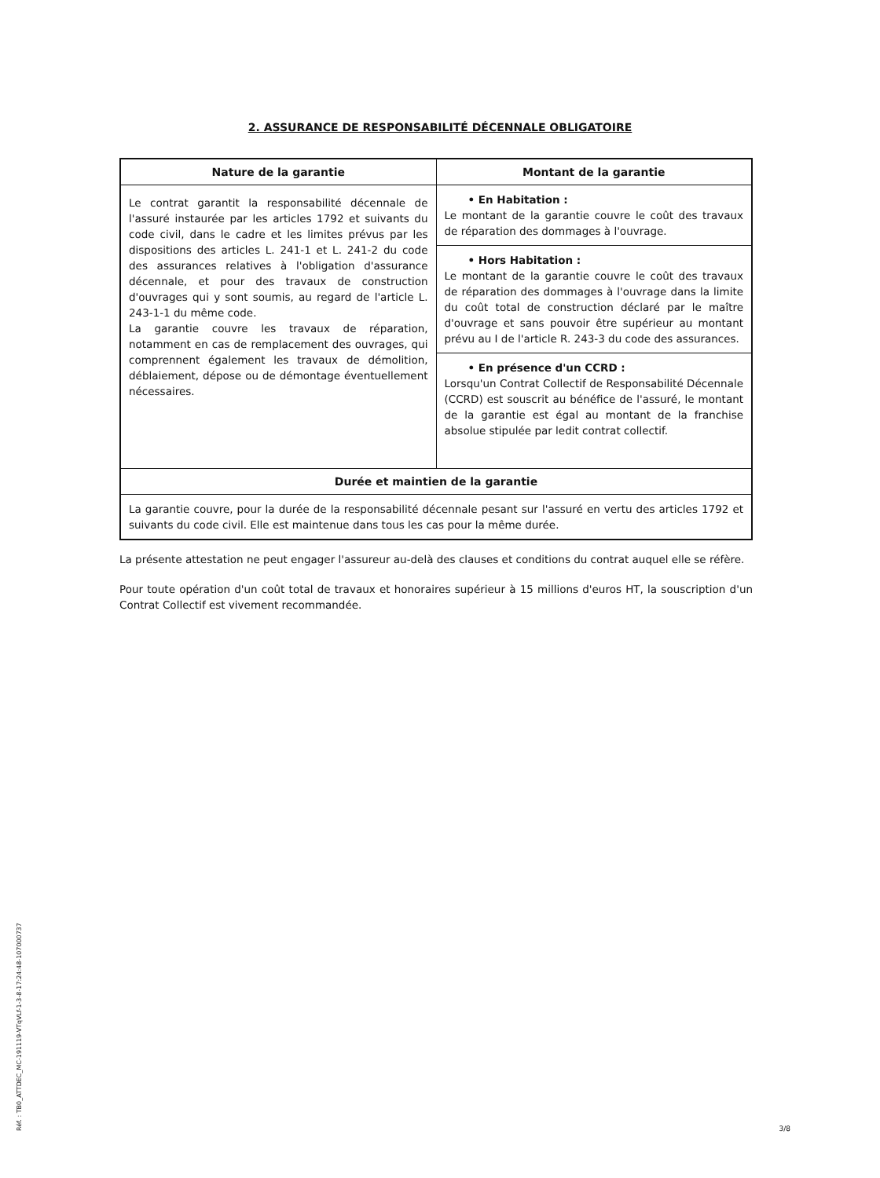2. ASSURANCE DE RESPONSABILITÉ DÉCENNALE OBLIGATOIRE
| Nature de la garantie | Montant de la garantie |
| --- | --- |
| Le contrat garantit la responsabilité décennale de l'assuré instaurée par les articles 1792 et suivants du code civil, dans le cadre et les limites prévus par les dispositions des articles L. 241-1 et L. 241-2 du code des assurances relatives à l'obligation d'assurance décennale, et pour des travaux de construction d'ouvrages qui y sont soumis, au regard de l'article L. 243-1-1 du même code. La garantie couvre les travaux de réparation, notamment en cas de remplacement des ouvrages, qui comprennent également les travaux de démolition, déblaiement, dépose ou de démontage éventuellement nécessaires. | • En Habitation : Le montant de la garantie couvre le coût des travaux de réparation des dommages à l'ouvrage. |
| | • Hors Habitation : Le montant de la garantie couvre le coût des travaux de réparation des dommages à l'ouvrage dans la limite du coût total de construction déclaré par le maître d'ouvrage et sans pouvoir être supérieur au montant prévu au I de l'article R. 243-3 du code des assurances. |
| | • En présence d'un CCRD : Lorsqu'un Contrat Collectif de Responsabilité Décennale (CCRD) est souscrit au bénéfice de l'assuré, le montant de la garantie est égal au montant de la franchise absolue stipulée par ledit contrat collectif. |
| Durée et maintien de la garantie | |
| La garantie couvre, pour la durée de la responsabilité décennale pesant sur l'assuré en vertu des articles 1792 et suivants du code civil. Elle est maintenue dans tous les cas pour la même durée. | |
La présente attestation ne peut engager l'assureur au-delà des clauses et conditions du contrat auquel elle se réfère.
Pour toute opération d'un coût total de travaux et honoraires supérieur à 15 millions d'euros HT, la souscription d'un Contrat Collectif est vivement recommandée.
Réf. : TB0_ATTDEC_MC-191119-VTqVLf-1-3-8-17:24:48-107000737
3/8